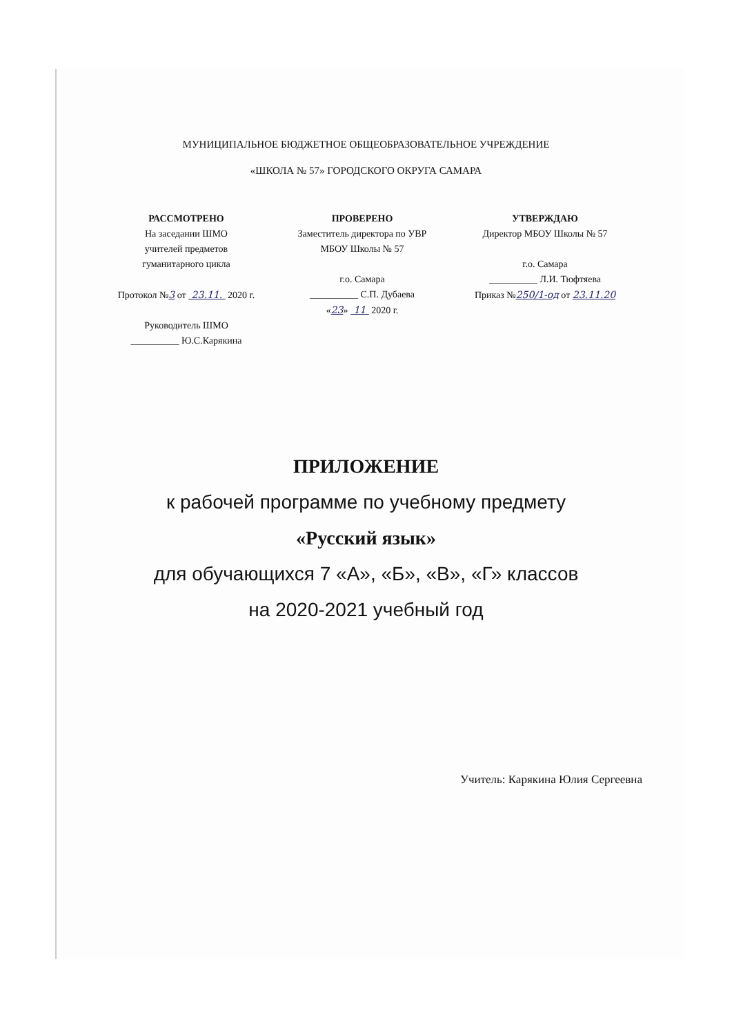МУНИЦИПАЛЬНОЕ БЮДЖЕТНОЕ ОБЩЕОБРАЗОВАТЕЛЬНОЕ УЧРЕЖДЕНИЕ
«ШКОЛА № 57» ГОРОДСКОГО ОКРУГА САМАРА
РАССМОТРЕНО
На заседании ШМО
учителей предметов
гуманитарного цикла
Протокол №3 от 23.11. 2020 г.
Руководитель ШМО
__________ Ю.С.Карякина
ПРОВЕРЕНО
Заместитель директора по УВР
МБОУ Школы № 57
г.о. Самара
__________ С.П. Дубаева
«23» 11 2020 г.
УТВЕРЖДАЮ
Директор МБОУ Школы № 57
г.о. Самара
__________ Л.И. Тюфтяева
Приказ №250/1-од от 23.11.20
ПРИЛОЖЕНИЕ
к рабочей программе по учебному предмету
«Русский язык»
для обучающихся 7 «А», «Б», «В», «Г» классов
на 2020-2021 учебный год
Учитель: Карякина Юлия Сергеевна